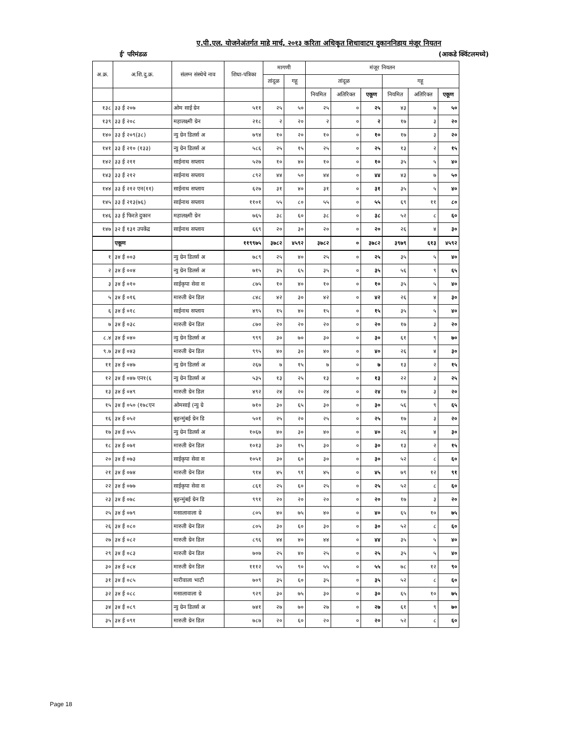ए.पी.एल. योजनेअंतर्गत माहे मार्च, २०१३ करिता अधिकृत शिधावाटप दुकाननिहाय मंजूर नियतन
ई' परिमंडळ (आकडे क्विंटलमध्ये)
| अ.क्र. | अ.शि.दु.क्र. | संलग्न संस्थेचे नाव | शिधा-पत्रिका | मागणी | | मंजूर नियतन | | | | | |
| --- | --- | --- | --- | --- | --- | --- | --- | --- | --- | --- | --- |
| | | | | तांदूळ | गहू | तांदूळ | | | गहू | | |
| | | | | | | नियमित | अतिरिक्त | एकूण | नियमित | अतिरिक्त | एकूण |
| १३८ | ३३ ई २०७ | ओम साई ग्रेन | ५११ | २५ | ५० | २५ | ० | २५ | ४३ | ७ | ५० |
| १३९ | ३३ ई २०८ | महालक्ष्मी ग्रेन | २१८ | २ | २० | २ | ० | २ | १७ | ३ | २० |
| १४० | ३३ ई २०९(३८) | न्यु ग्रेन डिलर्स अ | ७९४ | १० | २० | १० | ० | १० | १७ | ३ | २० |
| १४१ | ३३ ई २१० (१३३) | न्यु ग्रेन डिलर्स अ | ५८६ | २५ | १५ | २५ | ० | २५ | १३ | २ | १५ |
| १४२ | ३३ ई २११ | साईनाथ सप्लाय | ५२७ | १० | ४० | १० | ० | १० | ३५ | ५ | ४० |
| १४३ | ३३ ई २१२ | साईनाथ सप्लाय | ८९२ | ४४ | ५० | ४४ | ० | ४४ | ४३ | ७ | ५० |
| १४४ | ३३ ई २१२ एन(११) | साईनाथ सप्लाय | ६२७ | ३१ | ४० | ३१ | ० | ३१ | ३५ | ५ | ४० |
| १४५ | ३३ ई २१३(७६) | साईनाथ सप्लाय | ११०१ | ५५ | ८० | ५५ | ० | ५५ | ६९ | ११ | ८० |
| १४६ | ३३ ई फिरते दुकान | महालक्ष्मी ग्रेन | ७६५ | ३८ | ६० | ३८ | ० | ३८ | ५२ | ८ | ६० |
| १४७ | ३२ ई १३१ उपकेंद्र | साईनाथ सप्लाय | ६६९ | २० | ३० | २० | ० | २० | २६ | ४ | ३० |
| | एकूण | | ११९९७५ | ३७८२ | ४५९२ | ३७८२ | ० | ३७८२ | ३९७९ | ६१३ | ४५९२ |
| १ | ३४ ई ००३ | न्यु ग्रेन डिलर्स अ | ७८९ | २५ | ४० | २५ | ० | २५ | ३५ | ५ | ४० |
| २ | ३४ ई ००४ | न्यु ग्रेन डिलर्स अ | ७१५ | ३५ | ६५ | ३५ | ० | ३५ | ५६ | ९ | ६५ |
| ३ | ३४ ई ०१० | साईकृपा सेवा स | ८७५ | १० | ४० | १० | ० | १० | ३५ | ५ | ४० |
| ५ | ३४ ई ०१६ | मारुती ग्रेन डिल | ८४८ | ४२ | ३० | ४२ | ० | ४२ | २६ | ४ | ३० |
| ६ | ३४ ई ०१८ | साईनाथ सप्लाय | ४९५ | १५ | ४० | १५ | ० | १५ | ३५ | ५ | ४० |
| ७ | ३४ ई ०३८ | मारुती ग्रेन डिल | ८७० | २० | २० | २० | ० | २० | १७ | ३ | २० |
| ८.४ | ३४ ई ०४० | न्यु ग्रेन डिलर्स अ | ९९९ | ३० | ७० | ३० | ० | ३० | ६१ | ९ | ७० |
| ९.७ | ३४ ई ०४३ | मारुती ग्रेन डिल | ९९५ | ४० | ३० | ४० | ० | ४० | २६ | ४ | ३० |
| ११ | ३४ ई ०४७ | न्यु ग्रेन डिलर्स अ | २६७ | ७ | १५ | ७ | ० | ७ | १३ | २ | १५ |
| १२ | ३४ ई ०४७ एन१(६ | न्यु ग्रेन डिलर्स अ | ५३५ | १३ | २५ | १३ | ० | १३ | २२ | ३ | २५ |
| १३ | ३४ ई ०४९ | मारुती ग्रेन डिल | ४९२ | २४ | २० | २४ | ० | २४ | १७ | ३ | २० |
| १५ | ३४ ई ०५० (१७८एन | ओमसाई (न्यु ग्रे | ७१० | ३० | ६५ | ३० | ० | ३० | ५६ | ९ | ६५ |
| १६ | ३४ ई ०५२ | बृहन्मुंबई ग्रेन डि | ५०१ | २५ | २० | २५ | ० | २५ | १७ | ३ | २० |
| १७ | ३४ ई ०५५ | न्यु ग्रेन डिलर्स अ | १०६७ | ४० | ३० | ४० | ० | ४० | २६ | ४ | ३० |
| १८ | ३४ ई ०७१ | मारुती ग्रेन डिल | १०१३ | ३० | १५ | ३० | ० | ३० | १३ | २ | १५ |
| २० | ३४ ई ०७३ | साईकृपा सेवा स | १०५१ | ३० | ६० | ३० | ० | ३० | ५२ | ८ | ६० |
| २१ | ३४ ई ०७४ | मारुती ग्रेन डिल | ९१४ | ४५ | ९१ | ४५ | ० | ४५ | ७९ | १२ | ९१ |
| २२ | ३४ ई ०७७ | साईकृपा सेवा स | ८६१ | २५ | ६० | २५ | ० | २५ | ५२ | ८ | ६० |
| २३ | ३४ ई ०७८ | बृहन्मुंबई ग्रेन डि | ९९१ | २० | २० | २० | ० | २० | १७ | ३ | २० |
| २५ | ३४ ई ०७९ | मसालावाला ग्रे | ८०५ | ४० | ७५ | ४० | ० | ४० | ६५ | १० | ७५ |
| २६ | ३४ ई ०८० | मारुती ग्रेन डिल | ८०५ | ३० | ६० | ३० | ० | ३० | ५२ | ८ | ६० |
| २७ | ३४ ई ०८२ | मारुती ग्रेन डिल | ८९६ | ४४ | ४० | ४४ | ० | ४४ | ३५ | ५ | ४० |
| २९ | ३४ ई ०८३ | मारुती ग्रेन डिल | ७०७ | २५ | ४० | २५ | ० | २५ | ३५ | ५ | ४० |
| ३० | ३४ ई ०८४ | मारुती ग्रेन डिल | १११२ | ५५ | ९० | ५५ | ० | ५५ | ७८ | १२ | ९० |
| ३१ | ३४ ई ०८५ | मारीवाला भाटी | ७०९ | ३५ | ६० | ३५ | ० | ३५ | ५२ | ८ | ६० |
| ३२ | ३४ ई ०८८ | मसालावाला ग्रे | ९२९ | ३० | ७५ | ३० | ० | ३० | ६५ | १० | ७५ |
| ३४ | ३४ ई ०८९ | न्यु ग्रेन डिलर्स अ | ७४१ | २७ | ७० | २७ | ० | २७ | ६१ | ९ | ७० |
| ३५ | ३४ ई ०९१ | मारुती ग्रेन डिल | ७८७ | २० | ६० | २० | ० | २० | ५२ | ८ | ६० |
Page 18